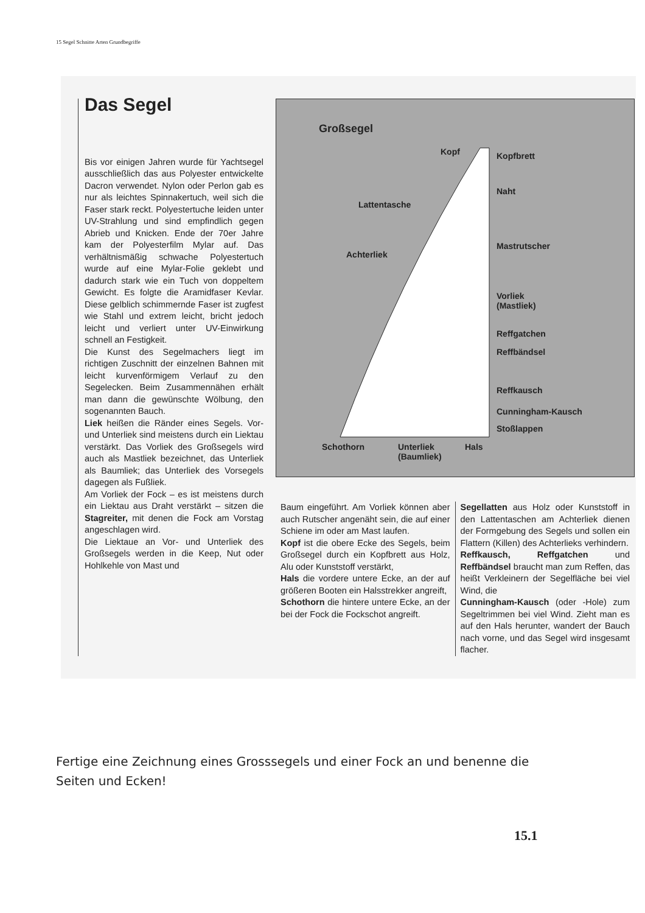15 Segel Schnitte Arten Grundbegriffe
Das Segel
Bis vor einigen Jahren wurde für Yachtsegel ausschließlich das aus Polyester entwickelte Dacron verwendet. Nylon oder Perlon gab es nur als leichtes Spinnakertuch, weil sich die Faser stark reckt. Polyestertuche leiden unter UV-Strahlung und sind empfindlich gegen Abrieb und Knicken. Ende der 70er Jahre kam der Polyesterfilm Mylar auf. Das verhältnismäßig schwache Polyestertuch wurde auf eine Mylar-Folie geklebt und dadurch stark wie ein Tuch von doppeltem Gewicht. Es folgte die Aramidfaser Kevlar. Diese gelblich schimmernde Faser ist zugfest wie Stahl und extrem leicht, bricht jedoch leicht und verliert unter UV-Einwirkung schnell an Festigkeit.
Die Kunst des Segelmachers liegt im richtigen Zuschnitt der einzelnen Bahnen mit leicht kurvenförmigem Verlauf zu den Segelecken. Beim Zusammennähen erhält man dann die gewünschte Wölbung, den sogenannten Bauch.
Liek heißen die Ränder eines Segels. Vor- und Unterliek sind meistens durch ein Liektau verstärkt. Das Vorliek des Großsegels wird auch als Mastliek bezeichnet, das Unterliek als Baumliek; das Unterliek des Vorsegels dagegen als Fußliek.
Am Vorliek der Fock – es ist meistens durch ein Liektau aus Draht verstärkt – sitzen die Stagreiter, mit denen die Fock am Vorstag angeschlagen wird.
Die Liektaue an Vor- und Unterliek des Großsegels werden in die Keep, Nut oder Hohlkehle von Mast und
Großsegel
Kopf Kopfbrett
Naht
Lattentasche
Mastrutscher
Achterliek
Vorliek
(Mastliek)
Reffgatchen
Reffbändsel
Reffkausch
Cunningham-Kausch
Stoßlappen
Schothorn Unterliek
(Baumliek)
Hals
Baum eingeführt. Am Vorliek können aber auch Rutscher angenäht sein, die auf einer Schiene im oder am Mast laufen.
Kopf ist die obere Ecke des Segels, beim Großsegel durch ein Kopfbrett aus Holz, Alu oder Kunststoff verstärkt,
Hals die vordere untere Ecke, an der auf größeren Booten ein Halsstrekker angreift,
Schothorn die hintere untere Ecke, an der bei der Fock die Fockschot angreift.
Segellatten aus Holz oder Kunststoff in den Lattentaschen am Achterliek dienen der Formgebung des Segels und sollen ein Flattern (Killen) des Achterlieks verhindern.
Reffkausch, Reffgatchen und Reffbändsel braucht man zum Reffen, das heißt Verkleinern der Segelfläche bei viel Wind, die
Cunningham-Kausch (oder -Hole) zum Segeltrimmen bei viel Wind. Zieht man es auf den Hals herunter, wandert der Bauch nach vorne, und das Segel wird insgesamt flacher.
Fertige eine Zeichnung eines Grosssegels und einer Fock an und benenne die Seiten und Ecken!
15.1